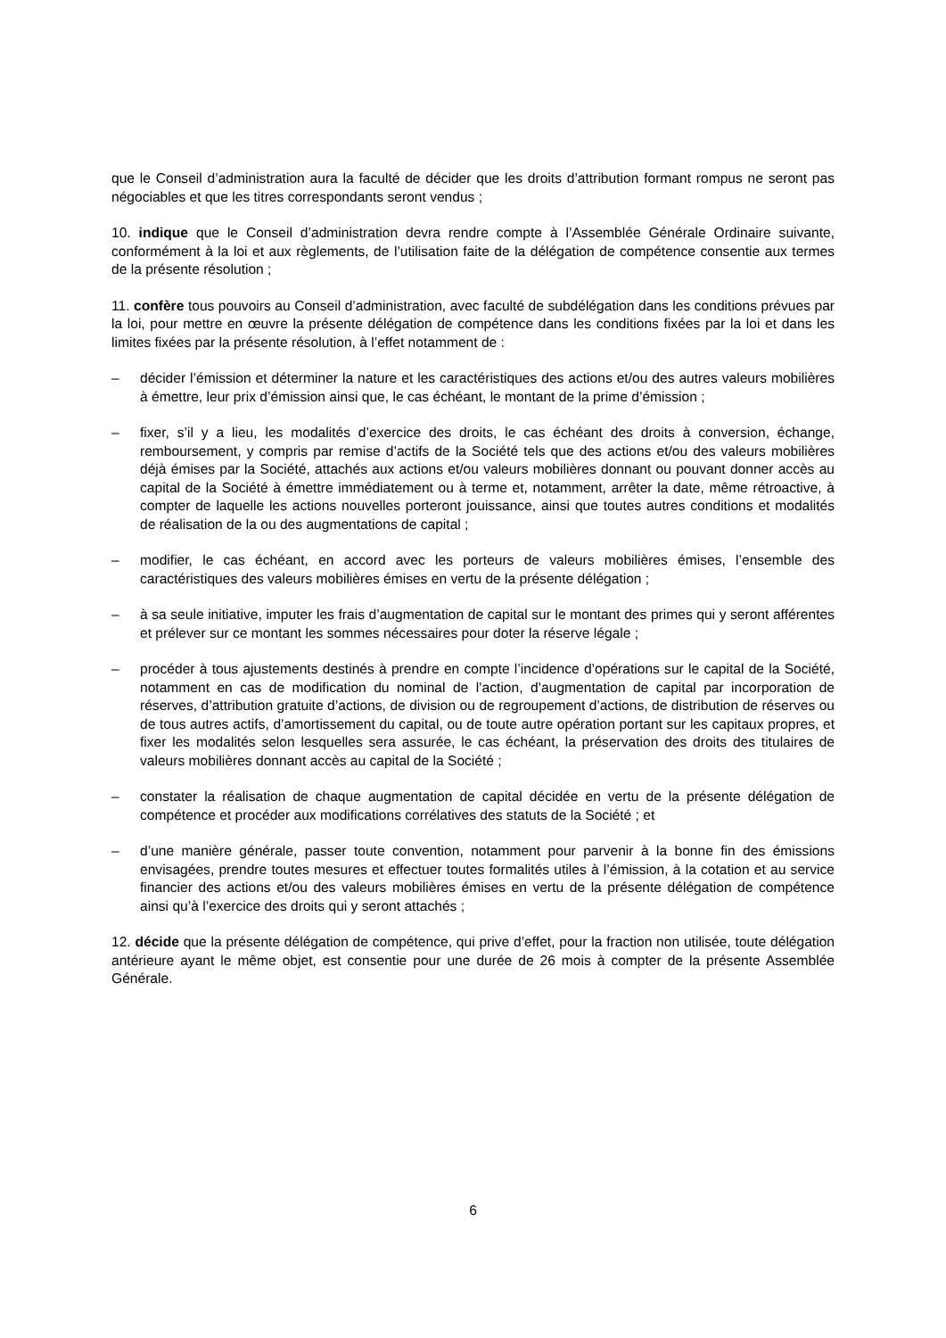que le Conseil d’administration aura la faculté de décider que les droits d’attribution formant rompus ne seront pas négociables et que les titres correspondants seront vendus ;
10. indique que le Conseil d’administration devra rendre compte à l’Assemblée Générale Ordinaire suivante, conformément à la loi et aux règlements, de l’utilisation faite de la délégation de compétence consentie aux termes de la présente résolution ;
11. confère tous pouvoirs au Conseil d’administration, avec faculté de subdélégation dans les conditions prévues par la loi, pour mettre en œuvre la présente délégation de compétence dans les conditions fixées par la loi et dans les limites fixées par la présente résolution, à l’effet notamment de :
– décider l’émission et déterminer la nature et les caractéristiques des actions et/ou des autres valeurs mobilières à émettre, leur prix d’émission ainsi que, le cas échéant, le montant de la prime d’émission ;
– fixer, s’il y a lieu, les modalités d’exercice des droits, le cas échéant des droits à conversion, échange, remboursement, y compris par remise d’actifs de la Société tels que des actions et/ou des valeurs mobilières déjà émises par la Société, attachés aux actions et/ou valeurs mobilières donnant ou pouvant donner accès au capital de la Société à émettre immédiatement ou à terme et, notamment, arrêter la date, même rétroactive, à compter de laquelle les actions nouvelles porteront jouissance, ainsi que toutes autres conditions et modalités de réalisation de la ou des augmentations de capital ;
– modifier, le cas échéant, en accord avec les porteurs de valeurs mobilières émises, l’ensemble des caractéristiques des valeurs mobilières émises en vertu de la présente délégation ;
– à sa seule initiative, imputer les frais d’augmentation de capital sur le montant des primes qui y seront afférentes et prélever sur ce montant les sommes nécessaires pour doter la réserve légale ;
– procéder à tous ajustements destinés à prendre en compte l’incidence d’opérations sur le capital de la Société, notamment en cas de modification du nominal de l’action, d’augmentation de capital par incorporation de réserves, d’attribution gratuite d’actions, de division ou de regroupement d’actions, de distribution de réserves ou de tous autres actifs, d’amortissement du capital, ou de toute autre opération portant sur les capitaux propres, et fixer les modalités selon lesquelles sera assurée, le cas échéant, la préservation des droits des titulaires de valeurs mobilières donnant accès au capital de la Société ;
– constater la réalisation de chaque augmentation de capital décidée en vertu de la présente délégation de compétence et procéder aux modifications corrélatives des statuts de la Société ; et
– d’une manière générale, passer toute convention, notamment pour parvenir à la bonne fin des émissions envisagées, prendre toutes mesures et effectuer toutes formalités utiles à l’émission, à la cotation et au service financier des actions et/ou des valeurs mobilières émises en vertu de la présente délégation de compétence ainsi qu’à l’exercice des droits qui y seront attachés ;
12. décide que la présente délégation de compétence, qui prive d’effet, pour la fraction non utilisée, toute délégation antérieure ayant le même objet, est consentie pour une durée de 26 mois à compter de la présente Assemblée Générale.
6